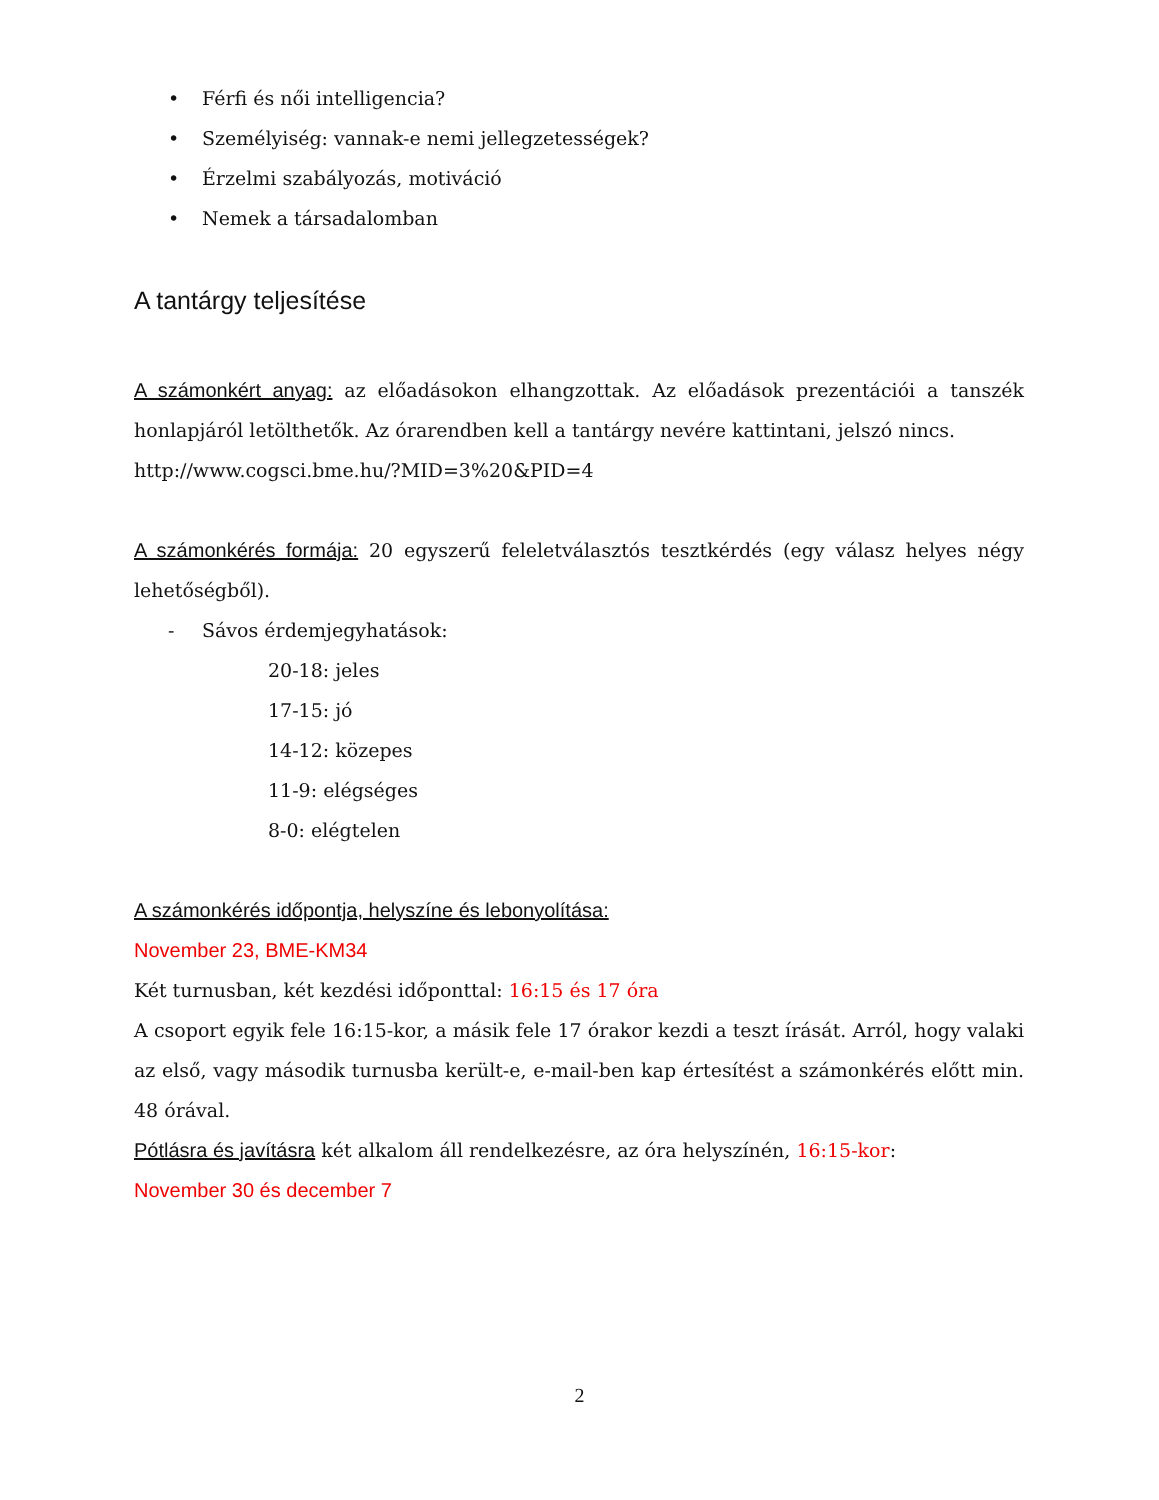• Férfi és női intelligencia?
• Személyiség: vannak-e nemi jellegzetességek?
• Érzelmi szabályozás, motiváció
• Nemek a társadalomban
A tantárgy teljesítése
A számonkért anyag: az előadásokon elhangzottak. Az előadások prezentációi a tanszék honlapjáról letölthetők. Az órarendben kell a tantárgy nevére kattintani, jelszó nincs.
http://www.cogsci.bme.hu/?MID=3%20&PID=4
A számonkérés formája: 20 egyszerű feleletválasztós tesztkérdés (egy válasz helyes négy lehetőségből).
- Sávos érdemjegyhatások:
20-18: jeles
17-15: jó
14-12: közepes
11-9: elégséges
8-0: elégtelen
A számonkérés időpontja, helyszíne és lebonyolítása:
November 23, BME-KM34
Két turnusban, két kezdési időponttal: 16:15 és 17 óra
A csoport egyik fele 16:15-kor, a másik fele 17 órakor kezdi a teszt írását. Arról, hogy valaki az első, vagy második turnusba került-e, e-mail-ben kap értesítést a számonkérés előtt min. 48 órával.
Pótlásra és javításra két alkalom áll rendelkezésre, az óra helyszínén, 16:15-kor:
November 30 és december 7
2